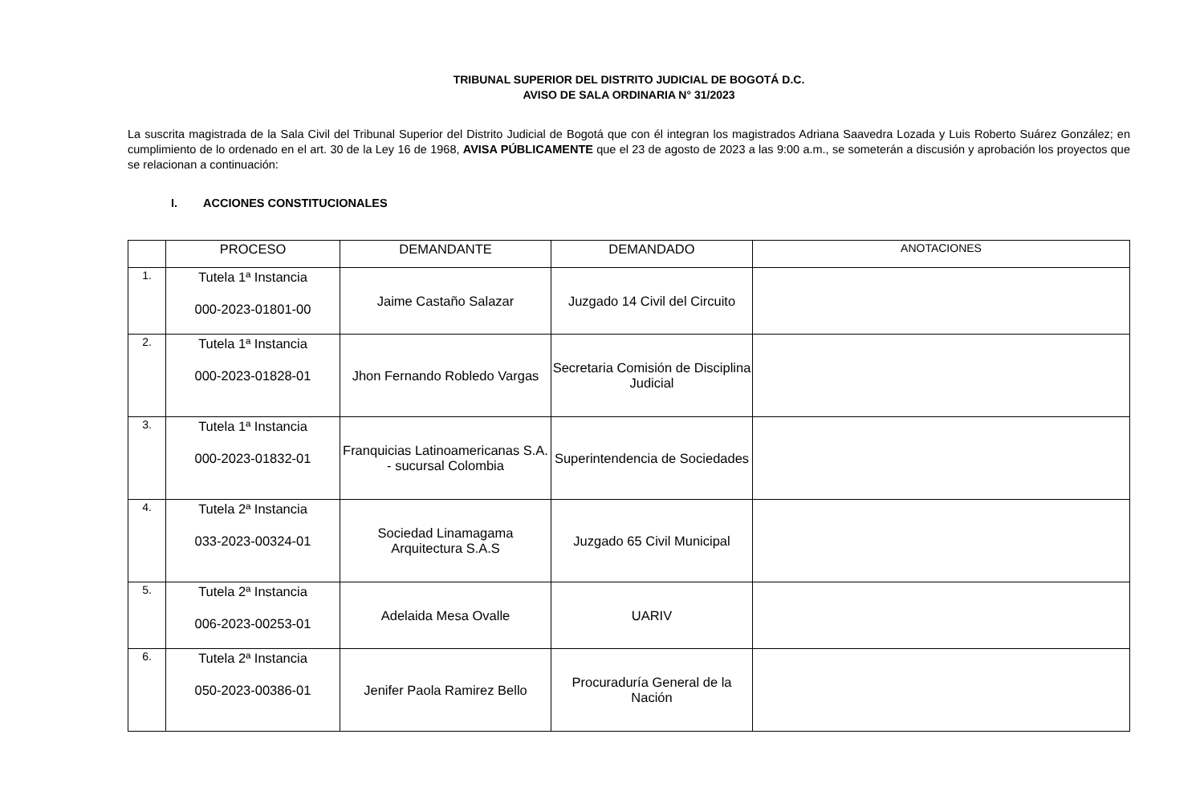TRIBUNAL SUPERIOR DEL DISTRITO JUDICIAL DE BOGOTÁ D.C.
AVISO DE SALA ORDINARIA N° 31/2023
La suscrita magistrada de la Sala Civil del Tribunal Superior del Distrito Judicial de Bogotá que con él integran los magistrados Adriana Saavedra Lozada y Luis Roberto Suárez González; en cumplimiento de lo ordenado en el art. 30 de la Ley 16 de 1968, AVISA PÚBLICAMENTE que el 23 de agosto de 2023 a las 9:00 a.m., se someterán a discusión y aprobación los proyectos que se relacionan a continuación:
I. ACCIONES CONSTITUCIONALES
| | PROCESO | DEMANDANTE | DEMANDADO | ANOTACIONES |
| --- | --- | --- | --- | --- |
| 1. | Tutela 1ª Instancia 000-2023-01801-00 | Jaime Castaño Salazar | Juzgado 14 Civil del Circuito | |
| 2. | Tutela 1ª Instancia 000-2023-01828-01 | Jhon Fernando Robledo Vargas | Secretaria Comisión de Disciplina Judicial | |
| 3. | Tutela 1ª Instancia 000-2023-01832-01 | Franquicias Latinoamericanas S.A. - sucursal Colombia | Superintendencia de Sociedades | |
| 4. | Tutela 2ª Instancia 033-2023-00324-01 | Sociedad Linamagama Arquitectura S.A.S | Juzgado 65 Civil Municipal | |
| 5. | Tutela 2ª Instancia 006-2023-00253-01 | Adelaida Mesa Ovalle | UARIV | |
| 6. | Tutela 2ª Instancia 050-2023-00386-01 | Jenifer Paola Ramirez Bello | Procuraduría General de la Nación | |